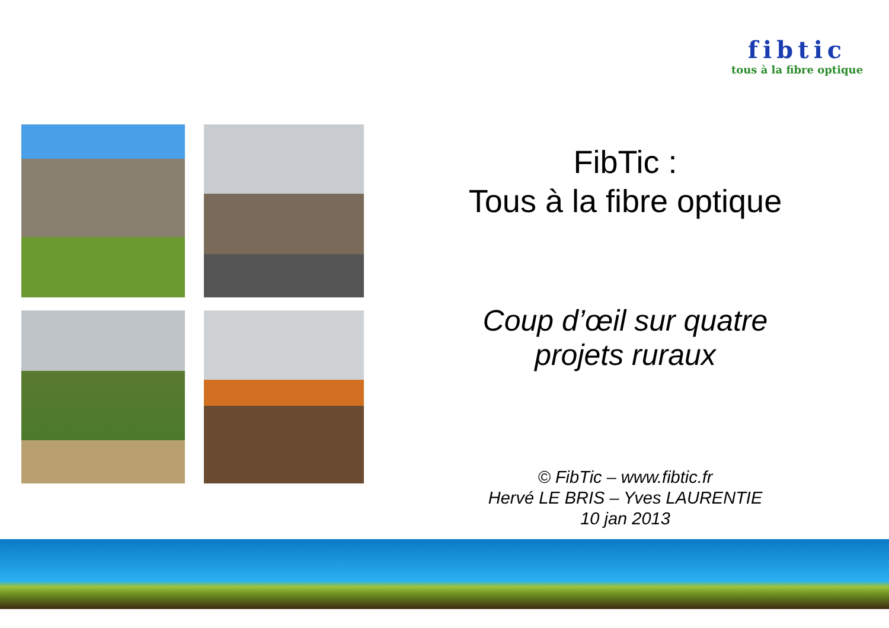fibtic
tous à la fibre optique
FibTic :
Tous à la fibre optique
Coup d’œil sur quatre
projets ruraux
© FibTic – www.fibtic.fr
Hervé LE BRIS – Yves LAURENTIE
10 jan 2013